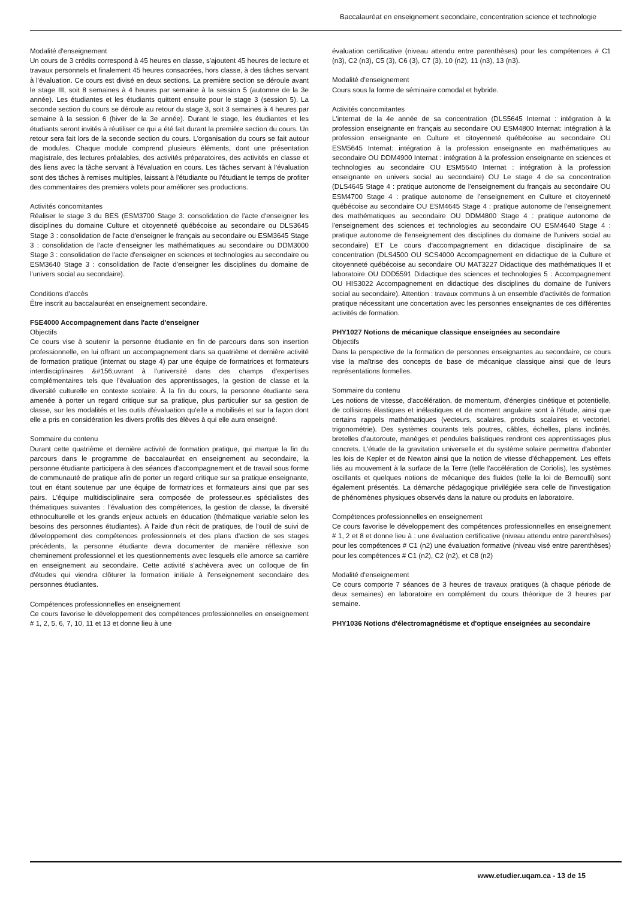Baccalauréat en enseignement secondaire, concentration science et technologie
Modalité d'enseignement
Un cours de 3 crédits correspond à 45 heures en classe, s'ajoutent 45 heures de lecture et travaux personnels et finalement 45 heures consacrées, hors classe, à des tâches servant à l'évaluation. Ce cours est divisé en deux sections. La première section se déroule avant le stage III, soit 8 semaines à 4 heures par semaine à la session 5 (automne de la 3e année). Les étudiantes et les étudiants quittent ensuite pour le stage 3 (session 5). La seconde section du cours se déroule au retour du stage 3, soit 3 semaines à 4 heures par semaine à la session 6 (hiver de la 3e année). Durant le stage, les étudiantes et les étudiants seront invités à réutiliser ce qui a été fait durant la première section du cours. Un retour sera fait lors de la seconde section du cours. L'organisation du cours se fait autour de modules. Chaque module comprend plusieurs éléments, dont une présentation magistrale, des lectures préalables, des activités préparatoires, des activités en classe et des liens avec la tâche servant à l'évaluation en cours. Les tâches servant à l'évaluation sont des tâches à remises multiples, laissant à l'étudiante ou l'étudiant le temps de profiter des commentaires des premiers volets pour améliorer ses productions.
Activités concomitantes
Réaliser le stage 3 du BES (ESM3700 Stage 3: consolidation de l'acte d'enseigner les disciplines du domaine Culture et citoyenneté québécoise au secondaire ou DLS3645 Stage 3 : consolidation de l'acte d'enseigner le français au secondaire ou ESM3645 Stage 3 : consolidation de l'acte d'enseigner les mathématiques au secondaire ou DDM3000 Stage 3 : consolidation de l'acte d'enseigner en sciences et technologies au secondaire ou ESM3640 Stage 3 : consolidation de l'acte d'enseigner les disciplines du domaine de l'univers social au secondaire).
Conditions d'accès
Être inscrit au baccalauréat en enseignement secondaire.
FSE4000 Accompagnement dans l'acte d'enseigner
Objectifs
Ce cours vise à soutenir la personne étudiante en fin de parcours dans son insertion professionnelle, en lui offrant un accompagnement dans sa quatrième et dernière activité de formation pratique (internat ou stage 4) par une équipe de formatrices et formateurs interdisciplinaires &#156;uvrant à l'université dans des champs d'expertises complémentaires tels que l'évaluation des apprentissages, la gestion de classe et la diversité culturelle en contexte scolaire. À la fin du cours, la personne étudiante sera amenée à porter un regard critique sur sa pratique, plus particulier sur sa gestion de classe, sur les modalités et les outils d'évaluation qu'elle a mobilisés et sur la façon dont elle a pris en considération les divers profils des élèves à qui elle aura enseigné.
Sommaire du contenu
Durant cette quatrième et dernière activité de formation pratique, qui marque la fin du parcours dans le programme de baccalauréat en enseignement au secondaire, la personne étudiante participera à des séances d'accompagnement et de travail sous forme de communauté de pratique afin de porter un regard critique sur sa pratique enseignante, tout en étant soutenue par une équipe de formatrices et formateurs ainsi que par ses pairs. L'équipe multidisciplinaire sera composée de professeur.es spécialistes des thématiques suivantes : l'évaluation des compétences, la gestion de classe, la diversité ethnoculturelle et les grands enjeux actuels en éducation (thématique variable selon les besoins des personnes étudiantes). À l'aide d'un récit de pratiques, de l'outil de suivi de développement des compétences professionnels et des plans d'action de ses stages précédents, la personne étudiante devra documenter de manière réflexive son cheminement professionnel et les questionnements avec lesquels elle amorce sa carrière en enseignement au secondaire. Cette activité s'achèvera avec un colloque de fin d'études qui viendra clôturer la formation initiale à l'enseignement secondaire des personnes étudiantes.
Compétences professionnelles en enseignement
Ce cours favorise le développement des compétences professionnelles en enseignement # 1, 2, 5, 6, 7, 10, 11 et 13 et donne lieu à une
évaluation certificative (niveau attendu entre parenthèses) pour les compétences # C1 (n3), C2 (n3), C5 (3), C6 (3), C7 (3), 10 (n2), 11 (n3), 13 (n3).
Modalité d'enseignement
Cours sous la forme de séminaire comodal et hybride.
Activités concomitantes
L'internat de la 4e année de sa concentration (DLS5645 Internat : intégration à la profession enseignante en français au secondaire OU ESM4800 Internat: intégration à la profession enseignante en Culture et citoyenneté québécoise au secondaire OU ESM5645 Internat: intégration à la profession enseignante en mathématiques au secondaire OU DDM4900 Internat : intégration à la profession enseignante en sciences et technologies au secondaire OU ESM5640 Internat : intégration à la profession enseignante en univers social au secondaire) OU Le stage 4 de sa concentration (DLS4645 Stage 4 : pratique autonome de l'enseignement du français au secondaire OU ESM4700 Stage 4 : pratique autonome de l'enseignement en Culture et citoyenneté québécoise au secondaire OU ESM4645 Stage 4 : pratique autonome de l'enseignement des mathématiques au secondaire OU DDM4800 Stage 4 : pratique autonome de l'enseignement des sciences et technologies au secondaire OU ESM4640 Stage 4 : pratique autonome de l'enseignement des disciplines du domaine de l'univers social au secondaire) ET Le cours d'accompagnement en didactique disciplinaire de sa concentration (DLS4500 OU SCS4000 Accompagnement en didactique de la Culture et citoyenneté québécoise au secondaire OU MAT3227 Didactique des mathématiques II et laboratoire OU DDD5591 Didactique des sciences et technologies 5 : Accompagnement OU HIS3022 Accompagnement en didactique des disciplines du domaine de l'univers social au secondaire). Attention : travaux communs à un ensemble d'activités de formation pratique nécessitant une concertation avec les personnes enseignantes de ces différentes activités de formation.
PHY1027 Notions de mécanique classique enseignées au secondaire
Objectifs
Dans la perspective de la formation de personnes enseignantes au secondaire, ce cours vise la maîtrise des concepts de base de mécanique classique ainsi que de leurs représentations formelles.
Sommaire du contenu
Les notions de vitesse, d'accélération, de momentum, d'énergies cinétique et potentielle, de collisions élastiques et inélastiques et de moment angulaire sont à l'étude, ainsi que certains rappels mathématiques (vecteurs, scalaires, produits scalaires et vectoriel, trigonométrie). Des systèmes courants tels poutres, câbles, échelles, plans inclinés, bretelles d'autoroute, manèges et pendules balistiques rendront ces apprentissages plus concrets. L'étude de la gravitation universelle et du système solaire permettra d'aborder les lois de Kepler et de Newton ainsi que la notion de vitesse d'échappement. Les effets liés au mouvement à la surface de la Terre (telle l'accélération de Coriolis), les systèmes oscillants et quelques notions de mécanique des fluides (telle la loi de Bernoulli) sont également présentés. La démarche pédagogique privilégiée sera celle de l'investigation de phénomènes physiques observés dans la nature ou produits en laboratoire.
Compétences professionnelles en enseignement
Ce cours favorise le développement des compétences professionnelles en enseignement # 1, 2 et 8 et donne lieu à : une évaluation certificative (niveau attendu entre parenthèses) pour les compétences # C1 (n2) une évaluation formative (niveau visé entre parenthèses) pour les compétences # C1 (n2), C2 (n2), et C8 (n2)
Modalité d'enseignement
Ce cours comporte 7 séances de 3 heures de travaux pratiques (à chaque période de deux semaines) en laboratoire en complément du cours théorique de 3 heures par semaine.
PHY1036 Notions d'électromagnétisme et d'optique enseignées au secondaire
www.etudier.uqam.ca - 13 de 15